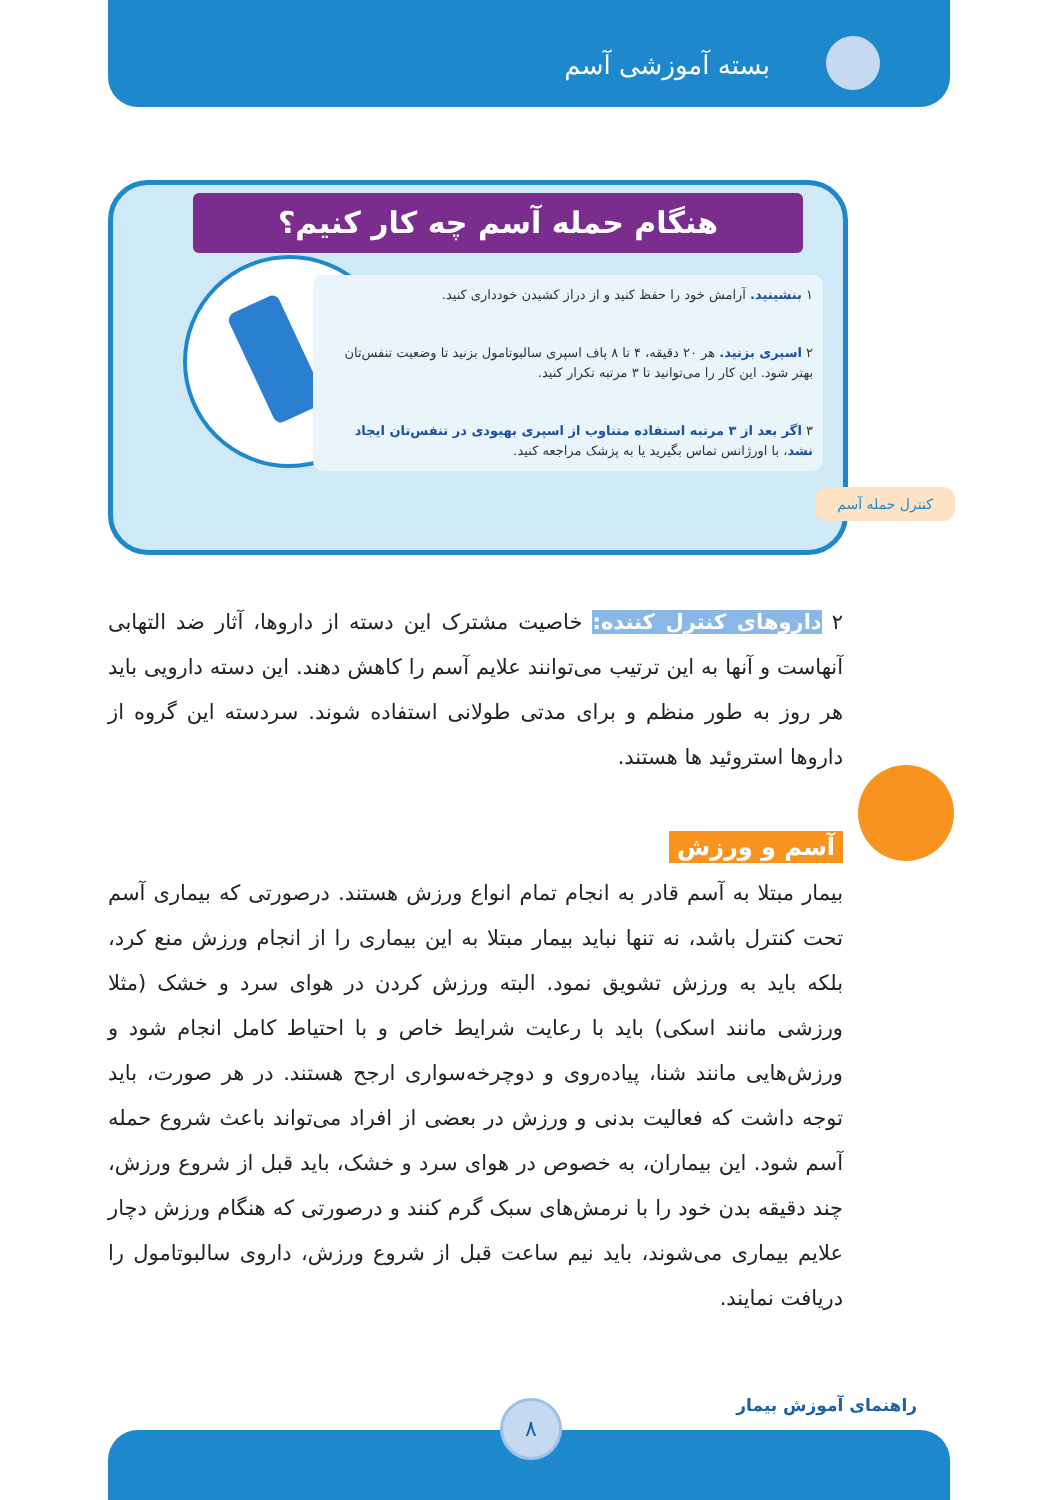بسته آموزشی آسم
هنگام حمله آسم چه کار کنیم؟
۱ بنشینید. آرامش خود را حفظ کنید و از دراز کشیدن خودداری کنید.
۲ اسپری بزنید. هر ۲۰ دقیقه، ۴ تا ۸ پاف اسپری سالبوتامول بزنید تا وضعیت تنفس‌تان بهتر شود. این کار را می‌توانید تا ۳ مرتبه تکرار کنید.
۳ اگر بعد از ۳ مرتبه استفاده متناوب از اسپری بهبودی در تنفس‌تان ایجاد نشد، با اورژانس تماس بگیرید یا به پزشک مراجعه کنید.
کنترل حمله آسم
۲ داروهای کنترل کننده: خاصیت مشترک این دسته از داروها، آثار ضد التهابی آنهاست و آنها به این ترتیب می‌توانند علایم آسم را کاهش دهند. این دسته دارویی باید هر روز به طور منظم و برای مدتی طولانی استفاده شوند. سردسته این گروه از داروها استروئید ها هستند.
آسم و ورزش
بیمار مبتلا به آسم قادر به انجام تمام انواع ورزش هستند. درصورتی که بیماری آسم تحت کنترل باشد، نه تنها نباید بیمار مبتلا به این بیماری را از انجام ورزش منع کرد، بلکه باید به ورزش تشویق نمود. البته ورزش کردن در هوای سرد و خشک (مثلا ورزشی مانند اسکی) باید با رعایت شرایط خاص و با احتیاط کامل انجام شود و ورزش‌هایی مانند شنا، پیاده‌روی و دوچرخه‌سواری ارجح هستند. در هر صورت، باید توجه داشت که فعالیت بدنی و ورزش در بعضی از افراد می‌تواند باعث شروع حمله آسم شود. این بیماران، به خصوص در هوای سرد و خشک، باید قبل از شروع ورزش، چند دقیقه بدن خود را با نرمش‌های سبک گرم کنند و درصورتی که هنگام ورزش دچار علایم بیماری می‌شوند، باید نیم ساعت قبل از شروع ورزش، داروی سالبوتامول را دریافت نمایند.
راهنمای آموزش بیمار ۸